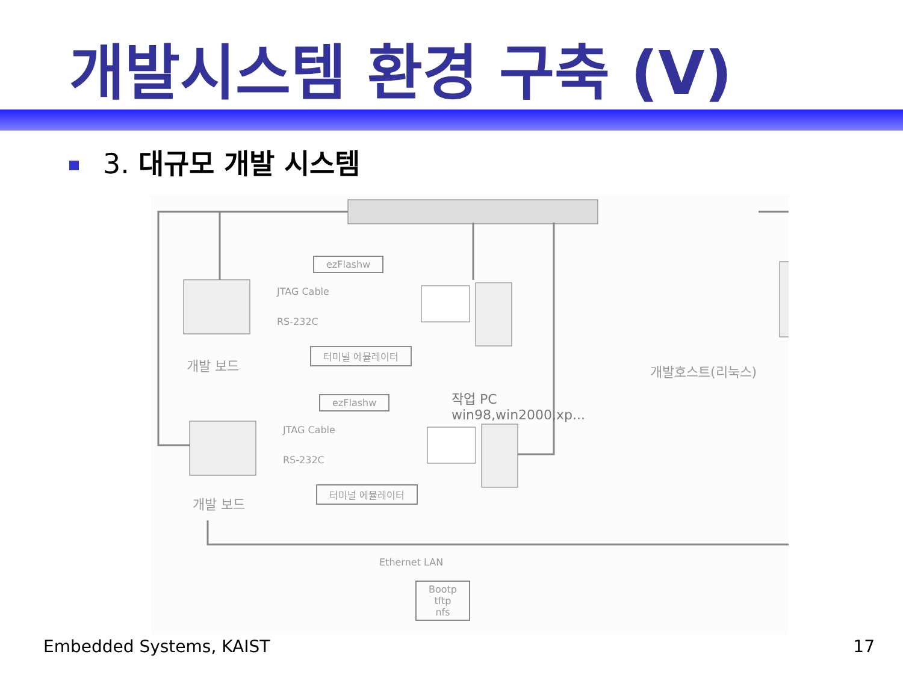개발시스템 환경 구축 (V)
3. 대규모 개발 시스템
ezFlashw
JTAG Cable
RS-232C
터미널 에뮬레이터
개발 보드
작업 PC
win98,win2000,xp...
개발호스트(리눅스)
ezFlashw
JTAG Cable
RS-232C
터미널 에뮬레이터
개발 보드
Ethernet LAN
Bootp
tftp
nfs
Embedded Systems, KAIST 17